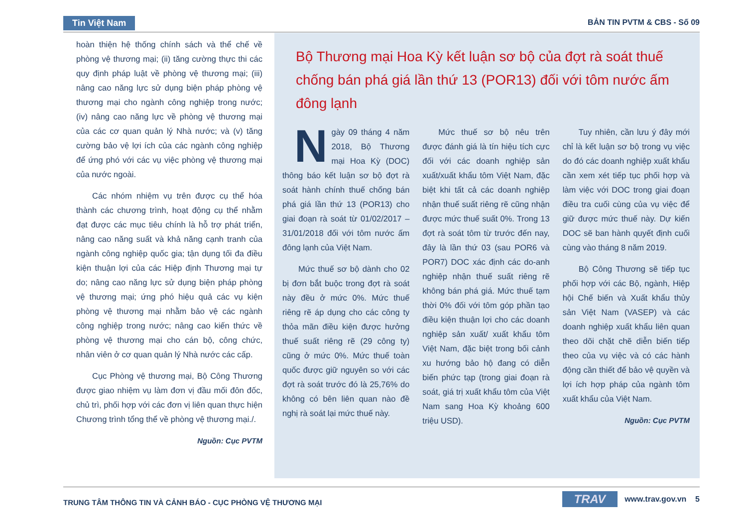Tin Việt Nam BẢN TIN PVTM & CBS - Số 09
hoàn thiện hệ thống chính sách và thể chế về phòng vệ thương mại; (ii) tăng cường thực thi các quy định pháp luật về phòng vệ thương mại; (iii) nâng cao năng lực sử dụng biện pháp phòng vệ thương mại cho ngành công nghiệp trong nước; (iv) nâng cao năng lực về phòng vệ thương mại của các cơ quan quản lý Nhà nước; và (v) tăng cường bảo vệ lợi ích của các ngành công nghiệp để ứng phó với các vụ việc phòng vệ thương mại của nước ngoài.
Các nhóm nhiệm vụ trên được cụ thể hóa thành các chương trình, hoạt động cụ thể nhằm đạt được các mục tiêu chính là hỗ trợ phát triển, nâng cao năng suất và khả năng cạnh tranh của ngành công nghiệp quốc gia; tận dụng tối đa điều kiện thuận lợi của các Hiệp định Thương mại tự do; nâng cao năng lực sử dụng biện pháp phòng vệ thương mại; ứng phó hiệu quả các vụ kiện phòng vệ thương mại nhằm bảo vệ các ngành công nghiệp trong nước; nâng cao kiến thức về phòng vệ thương mại cho cán bộ, công chức, nhân viên ở cơ quan quản lý Nhà nước các cấp.
Cục Phòng vệ thương mại, Bộ Công Thương được giao nhiệm vụ làm đơn vị đầu mối đôn đốc, chủ trì, phối hợp với các đơn vị liên quan thực hiện Chương trình tổng thể về phòng vệ thương mại./.
Nguồn: Cục PVTM
Bộ Thương mại Hoa Kỳ kết luận sơ bộ của đợt rà soát thuế chống bán phá giá lần thứ 13 (POR13) đối với tôm nước ấm đông lạnh
Ngày 09 tháng 4 năm 2018, Bộ Thương mại Hoa Kỳ (DOC) thông báo kết luận sơ bộ đợt rà soát hành chính thuế chống bán phá giá lần thứ 13 (POR13) cho giai đoạn rà soát từ 01/02/2017 – 31/01/2018 đối với tôm nước ấm đông lạnh của Việt Nam.
Mức thuế sơ bộ dành cho 02 bị đơn bắt buộc trong đợt rà soát này đều ở mức 0%. Mức thuế riêng rẽ áp dụng cho các công ty thỏa mãn điều kiện được hưởng thuế suất riêng rẽ (29 công ty) cũng ở mức 0%. Mức thuế toàn quốc được giữ nguyên so với các đợt rà soát trước đó là 25,76% do không có bên liên quan nào đề nghị rà soát lại mức thuế này.
Mức thuế sơ bộ nêu trên được đánh giá là tín hiệu tích cực đối với các doanh nghiệp sản xuất/xuất khẩu tôm Việt Nam, đặc biệt khi tất cả các doanh nghiệp nhận thuế suất riêng rẽ cũng nhận được mức thuế suất 0%. Trong 13 đợt rà soát tôm từ trước đến nay, đây là lần thứ 03 (sau POR6 và POR7) DOC xác định các do-anh nghiệp nhận thuế suất riêng rẽ không bán phá giá. Mức thuế tạm thời 0% đối với tôm góp phần tạo điều kiện thuận lợi cho các doanh nghiệp sản xuất/ xuất khẩu tôm Việt Nam, đặc biệt trong bối cảnh xu hướng bảo hộ đang có diễn biến phức tạp (trong giai đoạn rà soát, giá trị xuất khẩu tôm của Việt Nam sang Hoa Kỳ khoảng 600 triệu USD).
Tuy nhiên, cần lưu ý đây mới chỉ là kết luận sơ bộ trong vụ việc do đó các doanh nghiệp xuất khẩu cần xem xét tiếp tục phối hợp và làm việc với DOC trong giai đoạn điều tra cuối cùng của vụ việc để giữ được mức thuế này. Dự kiến DOC sẽ ban hành quyết định cuối cùng vào tháng 8 năm 2019.
Bộ Công Thương sẽ tiếp tục phối hợp với các Bộ, ngành, Hiệp hội Chế biến và Xuất khẩu thủy sản Việt Nam (VASEP) và các doanh nghiệp xuất khẩu liên quan theo dõi chặt chẽ diễn biến tiếp theo của vụ việc và có các hành động cần thiết để bảo vệ quyền và lợi ích hợp pháp của ngành tôm xuất khẩu của Việt Nam.
Nguồn: Cục PVTM
TRUNG TÂM THÔNG TIN VÀ CẢNH BÁO - CỤC PHÒNG VỆ THƯƠNG MẠI TRAV www.trav.gov.vn 5